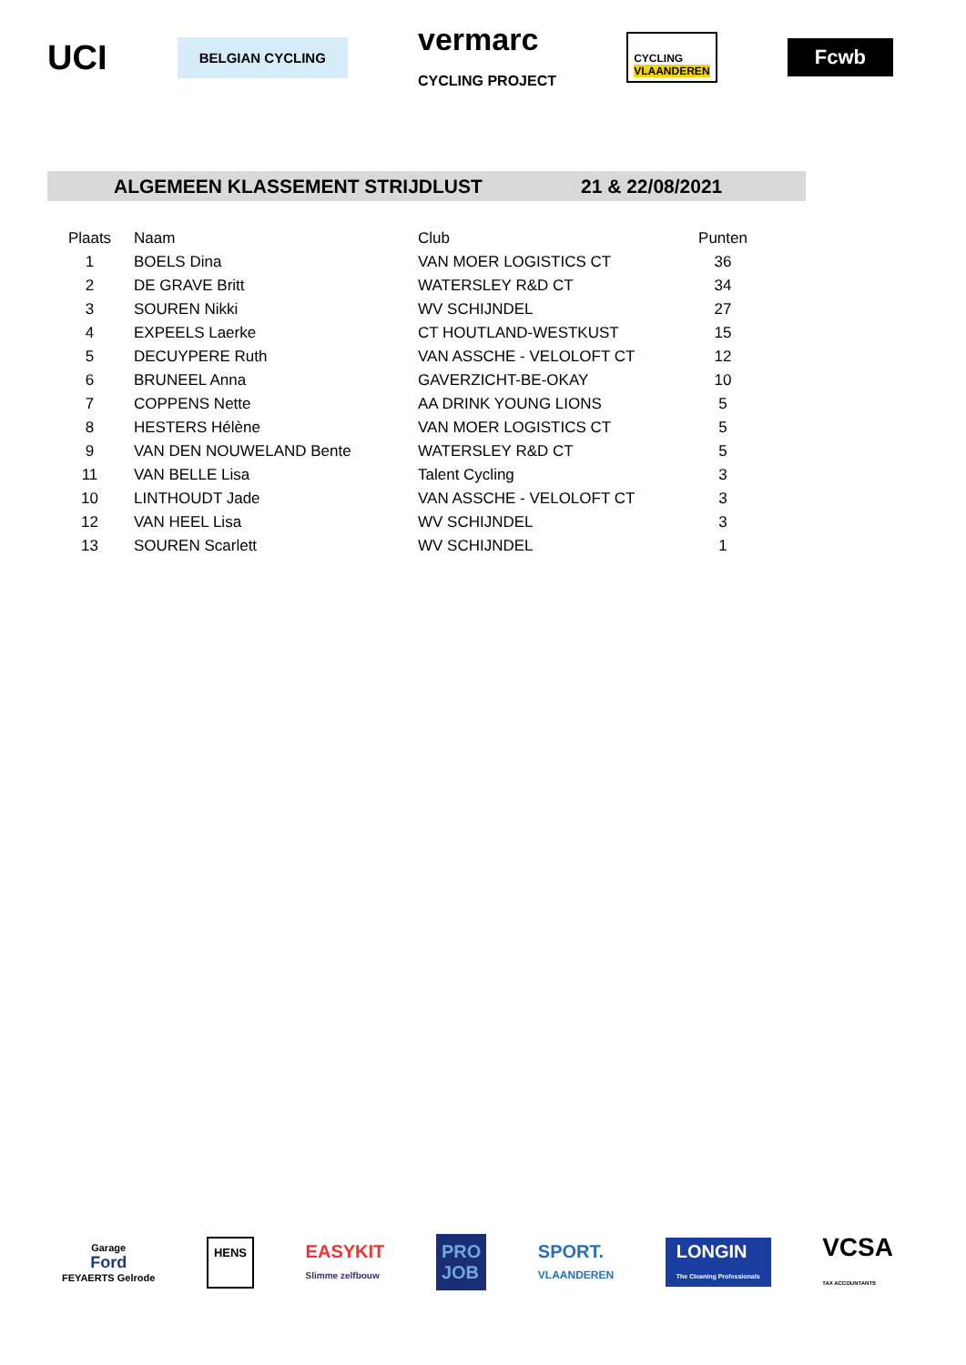UCI
BELGIAN CYCLING
vermarc
CYCLING PROJECT
CYCLING
VLAANDEREN
Fcwb
ALGEMEEN KLASSEMENT STRIJDLUST 21 & 22/08/2021
| Plaats | Naam | Club | Punten |
| --- | --- | --- | --- |
| 1 | BOELS Dina | VAN MOER LOGISTICS CT | 36 |
| 2 | DE GRAVE Britt | WATERSLEY R&D CT | 34 |
| 3 | SOUREN Nikki | WV SCHIJNDEL | 27 |
| 4 | EXPEELS Laerke | CT HOUTLAND-WESTKUST | 15 |
| 5 | DECUYPERE Ruth | VAN ASSCHE - VELOLOFT CT | 12 |
| 6 | BRUNEEL Anna | GAVERZICHT-BE-OKAY | 10 |
| 7 | COPPENS Nette | AA DRINK YOUNG LIONS | 5 |
| 8 | HESTERS Hélène | VAN MOER LOGISTICS CT | 5 |
| 9 | VAN DEN NOUWELAND Bente | WATERSLEY R&D CT | 5 |
| 11 | VAN BELLE Lisa | Talent Cycling | 3 |
| 10 | LINTHOUDT Jade | VAN ASSCHE - VELOLOFT CT | 3 |
| 12 | VAN HEEL Lisa | WV SCHIJNDEL | 3 |
| 13 | SOUREN Scarlett | WV SCHIJNDEL | 1 |
Garage
Ford
FEYAERTS Gelrode
HENS
EASYKIT
Slimme zelfbouw
PRO
JOB
SPORT.
VLAANDEREN
LONGIN
The Cleaning Professionals
VCSA
TAX ACCOUNTANTS